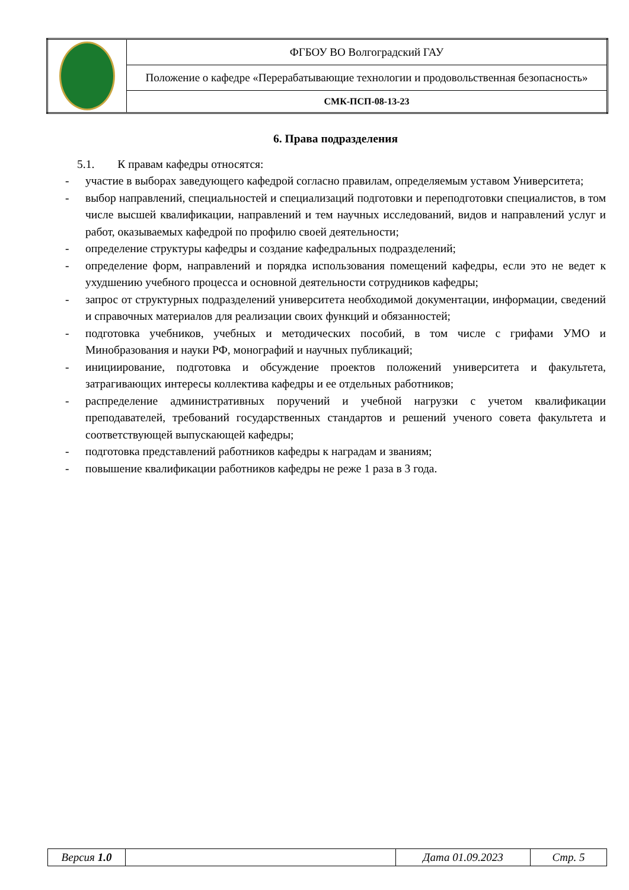| | ФГБОУ ВО Волгоградский ГАУ |
| | Положение о кафедре «Перерабатывающие технологии и продовольственная безопасность» |
| | СМК-ПСП-08-13-23 |
6. Права подразделения
5.1. К правам кафедры относятся:
- участие в выборах заведующего кафедрой согласно правилам, определяемым уставом Университета;
- выбор направлений, специальностей и специализаций подготовки и переподготовки специалистов, в том числе высшей квалификации, направлений и тем научных исследований, видов и направлений услуг и работ, оказываемых кафедрой по профилю своей деятельности;
- определение структуры кафедры и создание кафедральных подразделений;
- определение форм, направлений и порядка использования помещений кафедры, если это не ведет к ухудшению учебного процесса и основной деятельности сотрудников кафедры;
- запрос от структурных подразделений университета необходимой документации, информации, сведений и справочных материалов для реализации своих функций и обязанностей;
- подготовка учебников, учебных и методических пособий, в том числе с грифами УМО и Минобразования и науки РФ, монографий и научных публикаций;
- инициирование, подготовка и обсуждение проектов положений университета и факультета, затрагивающих интересы коллектива кафедры и ее отдельных работников;
- распределение административных поручений и учебной нагрузки с учетом квалификации преподавателей, требований государственных стандартов и решений ученого совета факультета и соответствующей выпускающей кафедры;
- подготовка представлений работников кафедры к наградам и званиям;
- повышение квалификации работников кафедры не реже 1 раза в 3 года.
| Версия 1.0 | | Дата 01.09.2023 | Стр. 5 |